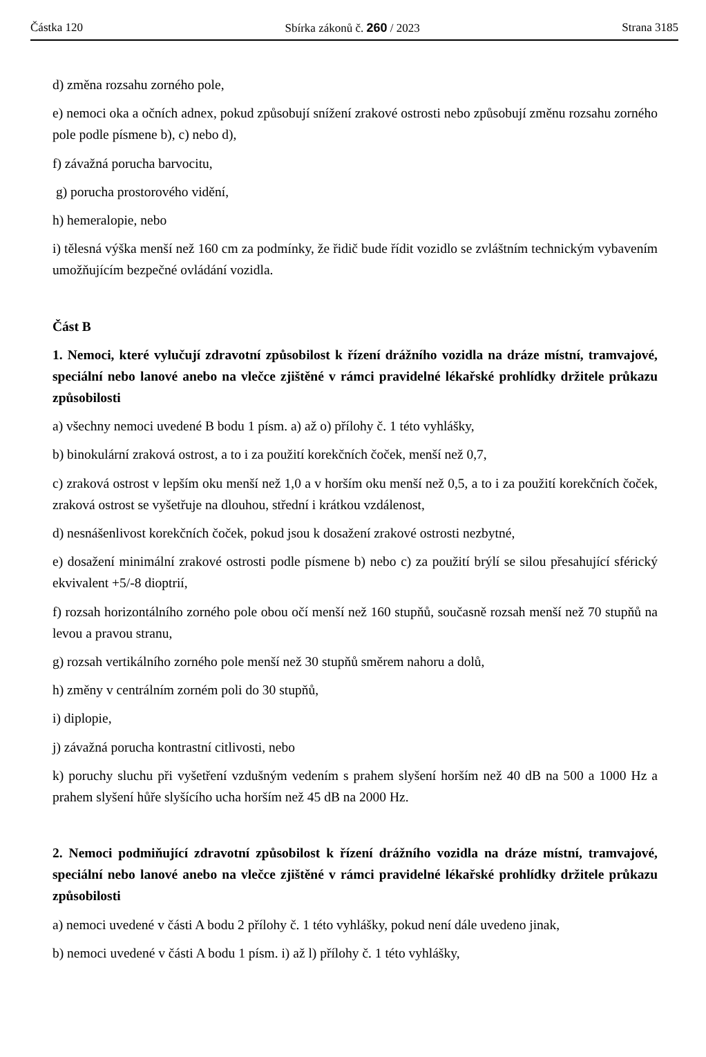Částka 120 Sbírka zákonů č. 260 / 2023 Strana 3185
d) změna rozsahu zorného pole,
e) nemoci oka a očních adnex, pokud způsobují snížení zrakové ostrosti nebo způsobují změnu rozsahu zorného pole podle písmene b), c) nebo d),
f) závažná porucha barvocitu,
g) porucha prostorového vidění,
h) hemeralopie, nebo
i) tělesná výška menší než 160 cm za podmínky, že řidič bude řídit vozidlo se zvláštním technickým vybavením umožňujícím bezpečné ovládání vozidla.
Část B
1. Nemoci, které vylučují zdravotní způsobilost k řízení drážního vozidla na dráze místní, tramvajové, speciální nebo lanové anebo na vlečce zjištěné v rámci pravidelné lékařské prohlídky držitele průkazu způsobilosti
a) všechny nemoci uvedené B bodu 1 písm. a) až o) přílohy č. 1 této vyhlášky,
b) binokulární zraková ostrost, a to i za použití korekčních čoček, menší než 0,7,
c) zraková ostrost v lepším oku menší než 1,0 a v horším oku menší než 0,5, a to i za použití korekčních čoček, zraková ostrost se vyšetřuje na dlouhou, střední i krátkou vzdálenost,
d) nesnášenlivost korekčních čoček, pokud jsou k dosažení zrakové ostrosti nezbytné,
e) dosažení minimální zrakové ostrosti podle písmene b) nebo c) za použití brýlí se silou přesahující sférický ekvivalent +5/-8 dioptrií,
f) rozsah horizontálního zorného pole obou očí menší než 160 stupňů, současně rozsah menší než 70 stupňů na levou a pravou stranu,
g) rozsah vertikálního zorného pole menší než 30 stupňů směrem nahoru a dolů,
h) změny v centrálním zorném poli do 30 stupňů,
i) diplopie,
j) závažná porucha kontrastní citlivosti, nebo
k) poruchy sluchu při vyšetření vzdušným vedením s prahem slyšení horším než 40 dB na 500 a 1000 Hz a prahem slyšení hůře slyšícího ucha horším než 45 dB na 2000 Hz.
2. Nemoci podmiňující zdravotní způsobilost k řízení drážního vozidla na dráze místní, tramvajové, speciální nebo lanové anebo na vlečce zjištěné v rámci pravidelné lékařské prohlídky držitele průkazu způsobilosti
a) nemoci uvedené v části A bodu 2 přílohy č. 1 této vyhlášky, pokud není dále uvedeno jinak,
b) nemoci uvedené v části A bodu 1 písm. i) až l) přílohy č. 1 této vyhlášky,